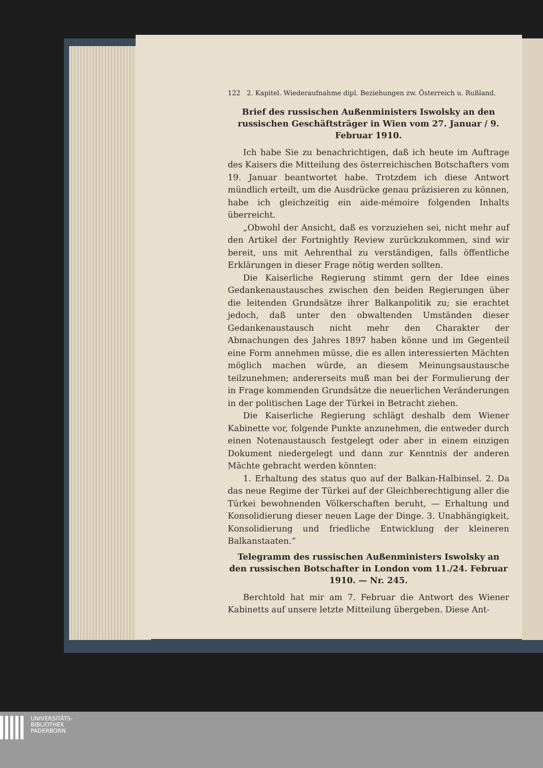122 2. Kapitel. Wiederaufnahme dipl. Beziehungen zw. Österreich u. Rußland.
Brief des russischen Außenministers Iswolsky an den russischen Geschäftsträger in Wien vom 27. Januar / 9. Februar 1910.
Ich habe Sie zu benachrichtigen, daß ich heute im Auftrage des Kaisers die Mitteilung des österreichischen Botschafters vom 19. Januar beantwortet habe. Trotzdem ich diese Antwort mündlich erteilt, um die Ausdrücke genau präzisieren zu können, habe ich gleichzeitig ein aide-mémoire folgenden Inhalts überreicht.
„Obwohl der Ansicht, daß es vorzuziehen sei, nicht mehr auf den Artikel der Fortnightly Review zurückzukommen, sind wir bereit, uns mit Aehrenthal zu verständigen, falls öffentliche Erklärungen in dieser Frage nötig werden sollten.
Die Kaiserliche Regierung stimmt gern der Idee eines Gedankenaustausches zwischen den beiden Regierungen über die leitenden Grundsätze ihrer Balkanpolitik zu; sie erachtet jedoch, daß unter den obwaltenden Umständen dieser Gedankenaustausch nicht mehr den Charakter der Abmachungen des Jahres 1897 haben könne und im Gegenteil eine Form annehmen müsse, die es allen interessierten Mächten möglich machen würde, an diesem Meinungsaustausche teilzunehmen; andererseits muß man bei der Formulierung der in Frage kommenden Grundsätze die neuerlichen Veränderungen in der politischen Lage der Türkei in Betracht ziehen.
Die Kaiserliche Regierung schlägt deshalb dem Wiener Kabinette vor, folgende Punkte anzunehmen, die entweder durch einen Notenaustausch festgelegt oder aber in einem einzigen Dokument niedergelegt und dann zur Kenntnis der anderen Mächte gebracht werden könnten:
1. Erhaltung des status quo auf der Balkan-Halbinsel. 2. Da das neue Regime der Türkei auf der Gleichberechtigung aller die Türkei bewohnenden Völkerschaften beruht, — Erhaltung und Konsolidierung dieser neuen Lage der Dinge. 3. Unabhängigkeit, Konsolidierung und friedliche Entwicklung der kleineren Balkanstaaten.“
Telegramm des russischen Außenministers Iswolsky an den russischen Botschafter in London vom 11./24. Februar 1910. — Nr. 245.
Berchtold hat mir am 7. Februar die Antwort des Wiener Kabinetts auf unsere letzte Mitteilung übergeben. Diese Ant-
UNIVERSITÄTS-
BIBLIOTHEK
PADERBORN